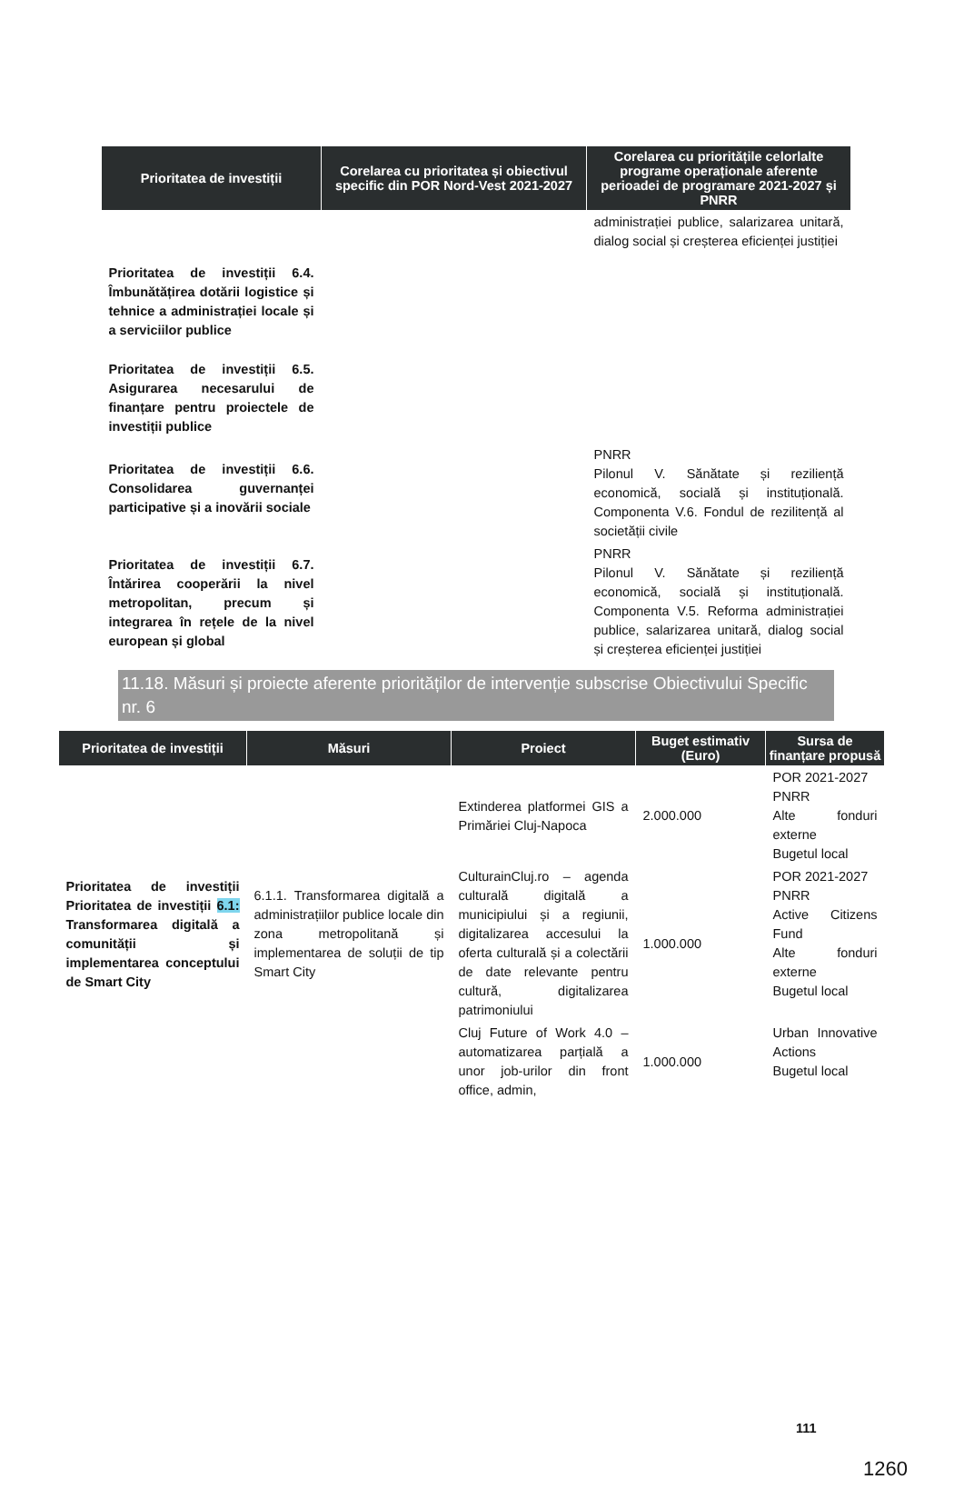| Prioritatea de investiții | Corelarea cu prioritatea și obiectivul specific din POR Nord-Vest 2021-2027 | Corelarea cu prioritățile celorlalte programe operaționale aferente perioadei de programare 2021-2027 și PNRR |
| --- | --- | --- |
| | | administrației publice, salarizarea unitară, dialog social și creșterea eficienței justiției |
| Prioritatea de investiții 6.4. Îmbunătățirea dotării logistice și tehnice a administrației locale și a serviciilor publice | | |
| Prioritatea de investiții 6.5. Asigurarea necesarului de finanțare pentru proiectele de investiții publice | | |
| Prioritatea de investiții 6.6. Consolidarea guvernanței participative și a inovării sociale | | PNRR Pilonul V. Sănătate și reziliență economică, socială și instituțională. Componenta V.6. Fondul de rezilitență al societății civile |
| Prioritatea de investiții 6.7. Întărirea cooperării la nivel metropolitan, precum și integrarea în rețele de la nivel european și global | | PNRR Pilonul V. Sănătate și reziliență economică, socială și instituțională. Componenta V.5. Reforma administrației publice, salarizarea unitară, dialog social și creșterea eficienței justiției |
11.18. Măsuri și proiecte aferente priorităților de intervenție subscrise Obiectivului Specific nr. 6
| Prioritatea de investiții | Măsuri | Proiect | Buget estimativ (Euro) | Sursa de finanțare propusă |
| --- | --- | --- | --- | --- |
| Prioritatea de investiții Prioritatea de investiții 6.1: Transformarea digitală a comunității și implementarea conceptului de Smart City | 6.1.1. Transformarea digitală a administrațiilor publice locale din zona metropolitană și implementarea de soluții de tip Smart City | Extinderea platformei GIS a Primăriei Cluj-Napoca | 2.000.000 | POR 2021-2027 PNRR Alte fonduri externe Bugetul local |
| | | CulturainCluj.ro – agenda culturală digitală a municipiului și a regiunii, digitalizarea accesului la oferta culturală și a colectării de date relevante pentru cultură, digitalizarea patrimoniului | 1.000.000 | POR 2021-2027 PNRR Active Citizens Fund Alte fonduri externe Bugetul local |
| | | Cluj Future of Work 4.0 – automatizarea parțială a unor job-urilor din front office, admin, | 1.000.000 | Urban Innovative Actions Bugetul local |
111
1260